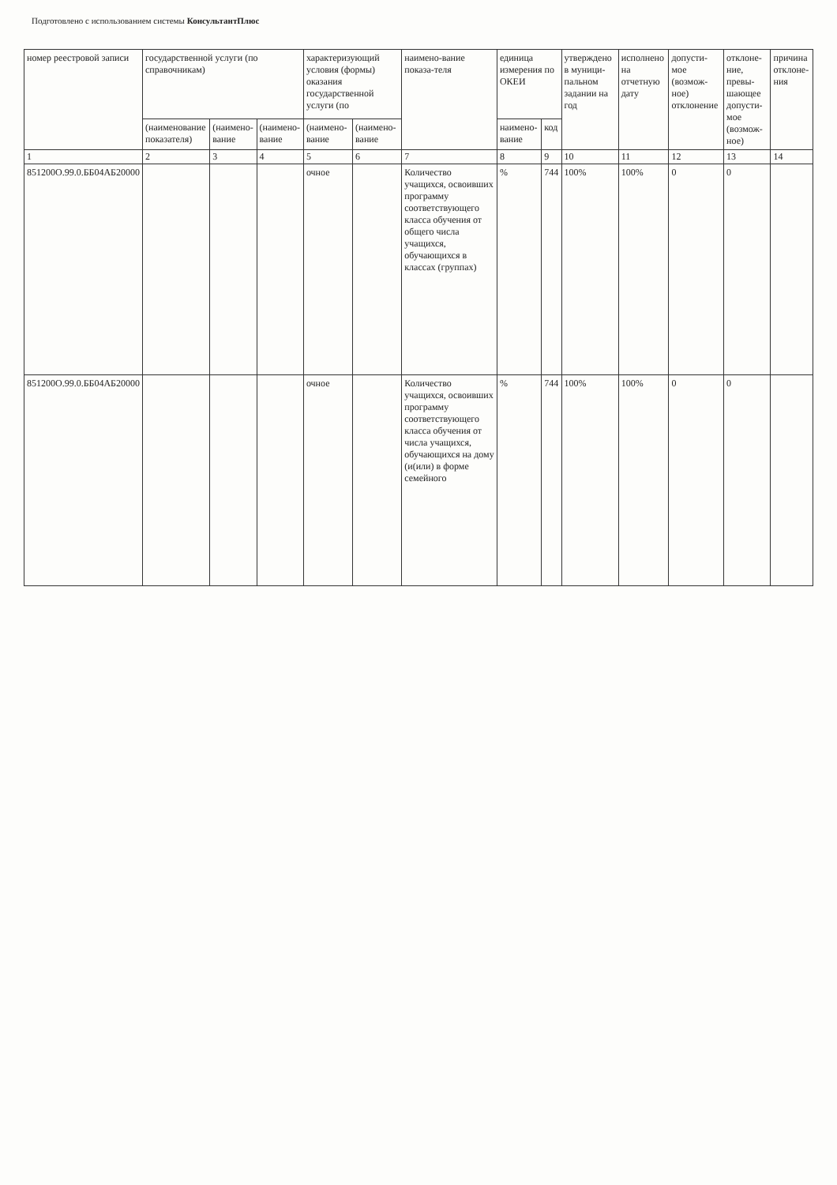Подготовлено с использованием системы КонсультантПлюс
| номер реестровой записи | государственной услуги (по справочникам) | | | характеризующий условия (формы) оказания государственной услуги (по | | наимено-вание показа-теля | единица измерения по ОКЕИ | | утверждено в муници-пальном задании на год | исполнено на отчетную дату | допусти-мое (возмож-ное) отклонение | отклоне-ние, превы-шающее допусти-мое (возмож-ное) | причина отклоне-ния |
| --- | --- | --- | --- | --- | --- | --- | --- | --- | --- | --- | --- | --- | --- |
| | (наименование показателя) | (наимено-вание | (наимено-вание | (наимено-вание | (наимено-вание | | наимено-вание | код | | | | | |
| 1 | 2 | 3 | 4 | 5 | 6 | 7 | 8 | 9 | 10 | 11 | 12 | 13 | 14 |
| 851200О.99.0.ББ04АБ20000 | | | | очное | | Количество учащихся, освоивших программу соответствующего класса обучения от общего числа учащихся, обучающихся в классах (группах) | % | 744 | 100% | 100% | 0 | 0 | |
| 851200О.99.0.ББ04АБ20000 | | | | очное | | Количество учащихся, освоивших программу соответствующего класса обучения от числа учащихся, обучающихся на дому (и(или) в форме семейного | % | 744 | 100% | 100% | 0 | 0 | |